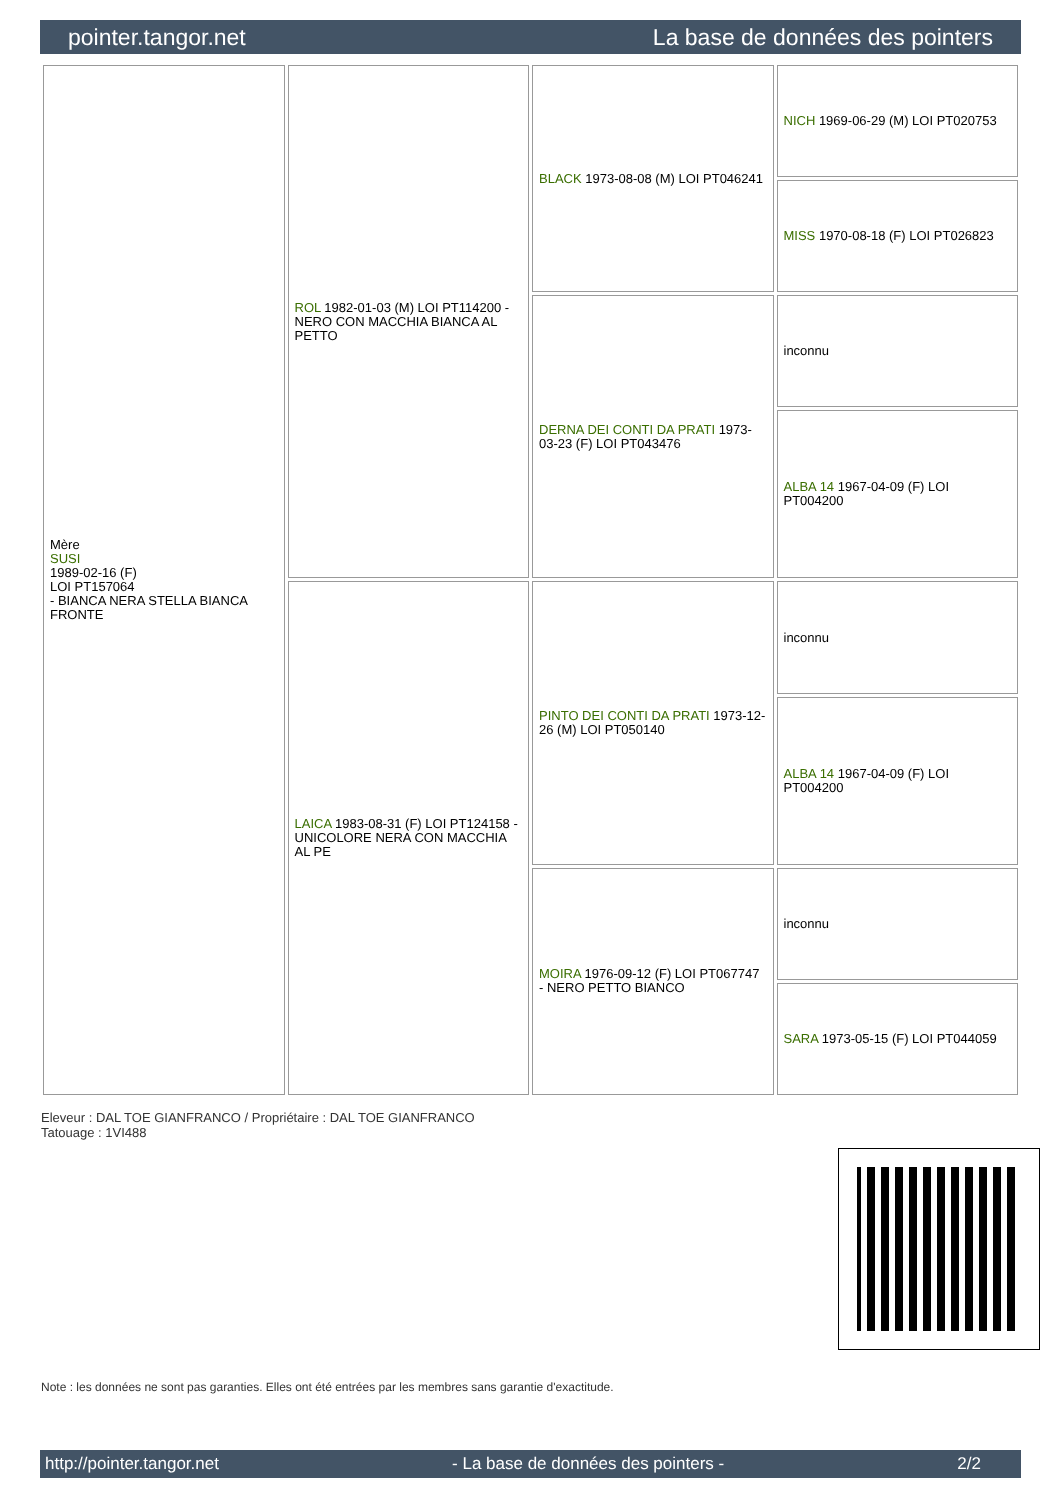pointer.tangor.net La base de données des pointers
| Mère SUSI 1989-02-16 (F) LOI PT157064 - BIANCA NERA STELLA BIANCA FRONTE | ROL 1982-01-03 (M) LOI PT114200 - NERO CON MACCHIA BIANCA AL PETTO | BLACK 1973-08-08 (M) LOI PT046241 | NICH 1969-06-29 (M) LOI PT020753 |
| | | | MISS 1970-08-18 (F) LOI PT026823 |
| | | DERNA DEI CONTI DA PRATI 1973-03-23 (F) LOI PT043476 | inconnu |
| | | | ALBA 14 1967-04-09 (F) LOI PT004200 |
| | LAICA 1983-08-31 (F) LOI PT124158 - UNICOLORE NERA CON MACCHIA AL PE | PINTO DEI CONTI DA PRATI 1973-12-26 (M) LOI PT050140 | inconnu |
| | | | ALBA 14 1967-04-09 (F) LOI PT004200 |
| | | MOIRA 1976-09-12 (F) LOI PT067747 - NERO PETTO BIANCO | inconnu |
| | | | SARA 1973-05-15 (F) LOI PT044059 |
Eleveur : DAL TOE GIANFRANCO / Propriétaire : DAL TOE GIANFRANCO
Tatouage : 1VI488
Note : les données ne sont pas garanties. Elles ont été entrées par les membres sans garantie d'exactitude.
http://pointer.tangor.net - La base de données des pointers - 2/2